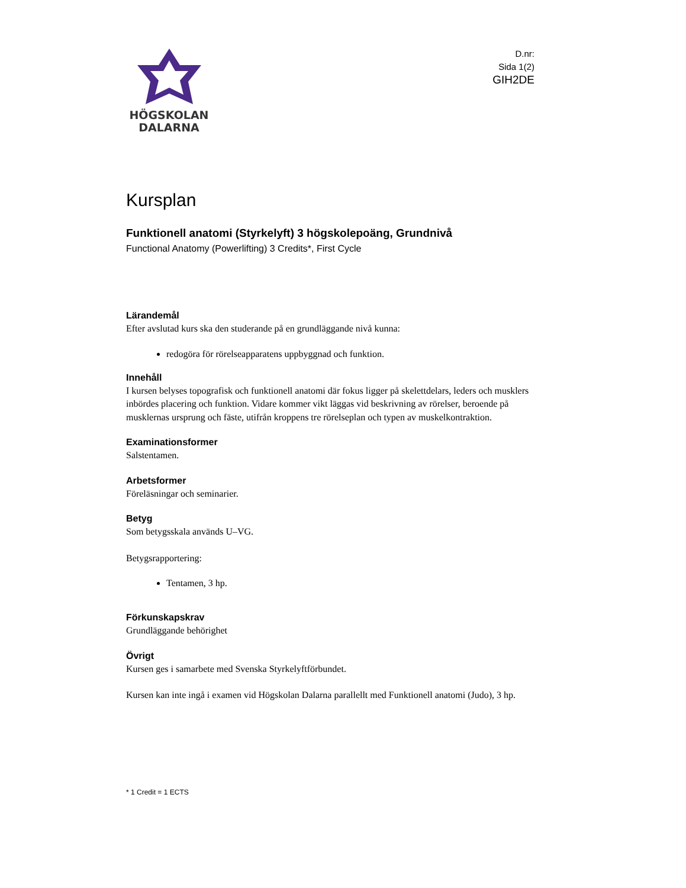HÖGSKOLAN
DALARNA
D.nr:
Sida 1(2)
GIH2DE
Kursplan
Funktionell anatomi (Styrkelyft) 3 högskolepoäng, Grundnivå
Functional Anatomy (Powerlifting) 3 Credits*, First Cycle
Lärandemål
Efter avslutad kurs ska den studerande på en grundläggande nivå kunna:
redogöra för rörelseapparatens uppbyggnad och funktion.
Innehåll
I kursen belyses topografisk och funktionell anatomi där fokus ligger på skelettdelars, leders och musklers inbördes placering och funktion. Vidare kommer vikt läggas vid beskrivning av rörelser, beroende på musklernas ursprung och fäste, utifrån kroppens tre rörelseplan och typen av muskelkontraktion.
Examinationsformer
Salstentamen.
Arbetsformer
Föreläsningar och seminarier.
Betyg
Som betygsskala används U–VG.
Betygsrapportering:
Tentamen, 3 hp.
Förkunskapskrav
Grundläggande behörighet
Övrigt
Kursen ges i samarbete med Svenska Styrkelyftförbundet.
Kursen kan inte ingå i examen vid Högskolan Dalarna parallellt med Funktionell anatomi (Judo), 3 hp.
* 1 Credit = 1 ECTS